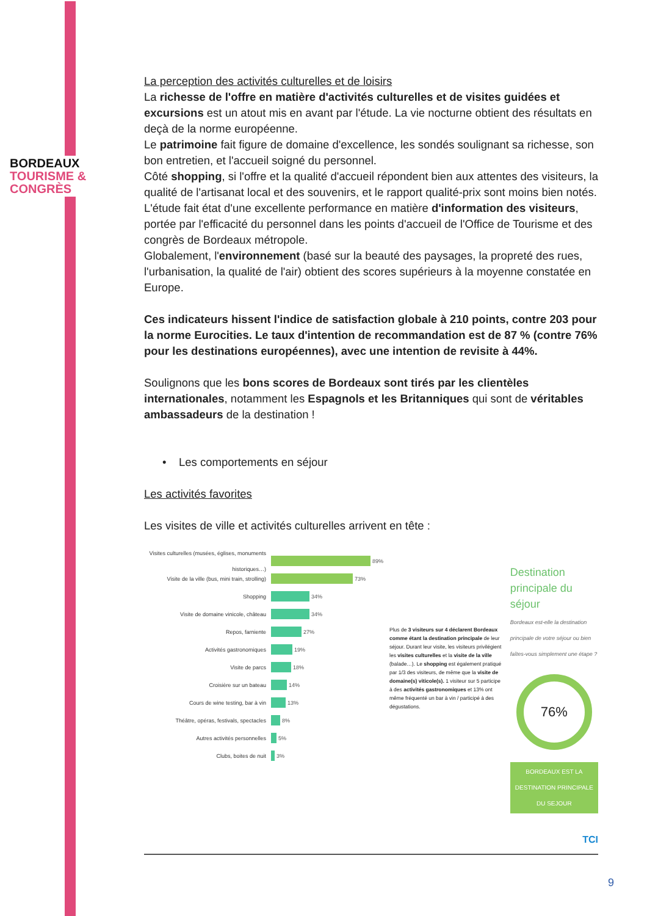BORDEAUX
TOURISME &
CONGRÈS
La perception des activités culturelles et de loisirs
La richesse de l'offre en matière d'activités culturelles et de visites guidées et excursions est un atout mis en avant par l'étude. La vie nocturne obtient des résultats en deçà de la norme européenne.
Le patrimoine fait figure de domaine d'excellence, les sondés soulignant sa richesse, son bon entretien, et l'accueil soigné du personnel.
Côté shopping, si l'offre et la qualité d'accueil répondent bien aux attentes des visiteurs, la qualité de l'artisanat local et des souvenirs, et le rapport qualité-prix sont moins bien notés.
L'étude fait état d'une excellente performance en matière d'information des visiteurs, portée par l'efficacité du personnel dans les points d'accueil de l'Office de Tourisme et des congrès de Bordeaux métropole.
Globalement, l'environnement (basé sur la beauté des paysages, la propreté des rues, l'urbanisation, la qualité de l'air) obtient des scores supérieurs à la moyenne constatée en Europe.
Ces indicateurs hissent l'indice de satisfaction globale à 210 points, contre 203 pour la norme Eurocities. Le taux d'intention de recommandation est de 87 % (contre 76% pour les destinations européennes), avec une intention de revisite à 44%.
Soulignons que les bons scores de Bordeaux sont tirés par les clientèles internationales, notamment les Espagnols et les Britanniques qui sont de véritables ambassadeurs de la destination !
• Les comportements en séjour
Les activités favorites
Les visites de ville et activités culturelles arrivent en tête :
Visites culturelles (musées, églises, monuments historiques…) 89%
Visite de la ville (bus, mini train, strolling) 73%
Shopping 34%
Visite de domaine vinicole, château 34%
Repos, farniente 27%
Activités gastronomiques 19%
Visite de parcs 18%
Croisière sur un bateau 14%
Cours de wine testing, bar à vin 13%
Théâtre, opéras, festivals, spectacles 8%
Autres activités personnelles 5%
Clubs, boites de nuit 3%
Plus de 3 visiteurs sur 4 déclarent Bordeaux comme étant la destination principale de leur séjour. Durant leur visite, les visiteurs privilégient les visites culturelles et la visite de la ville (balade…). Le shopping est également pratiqué par 1/3 des visiteurs, de même que la visite de domaine(s) viticole(s). 1 visiteur sur 5 participe à des activités gastronomiques et 13% ont même fréquenté un bar à vin / participé à des dégustations.
Destination principale du séjour
Bordeaux est-elle la destination principale de votre séjour ou bien faîtes-vous simplement une étape ?
76%
BORDEAUX EST LA DESTINATION PRINCIPALE DU SEJOUR
TCI
9